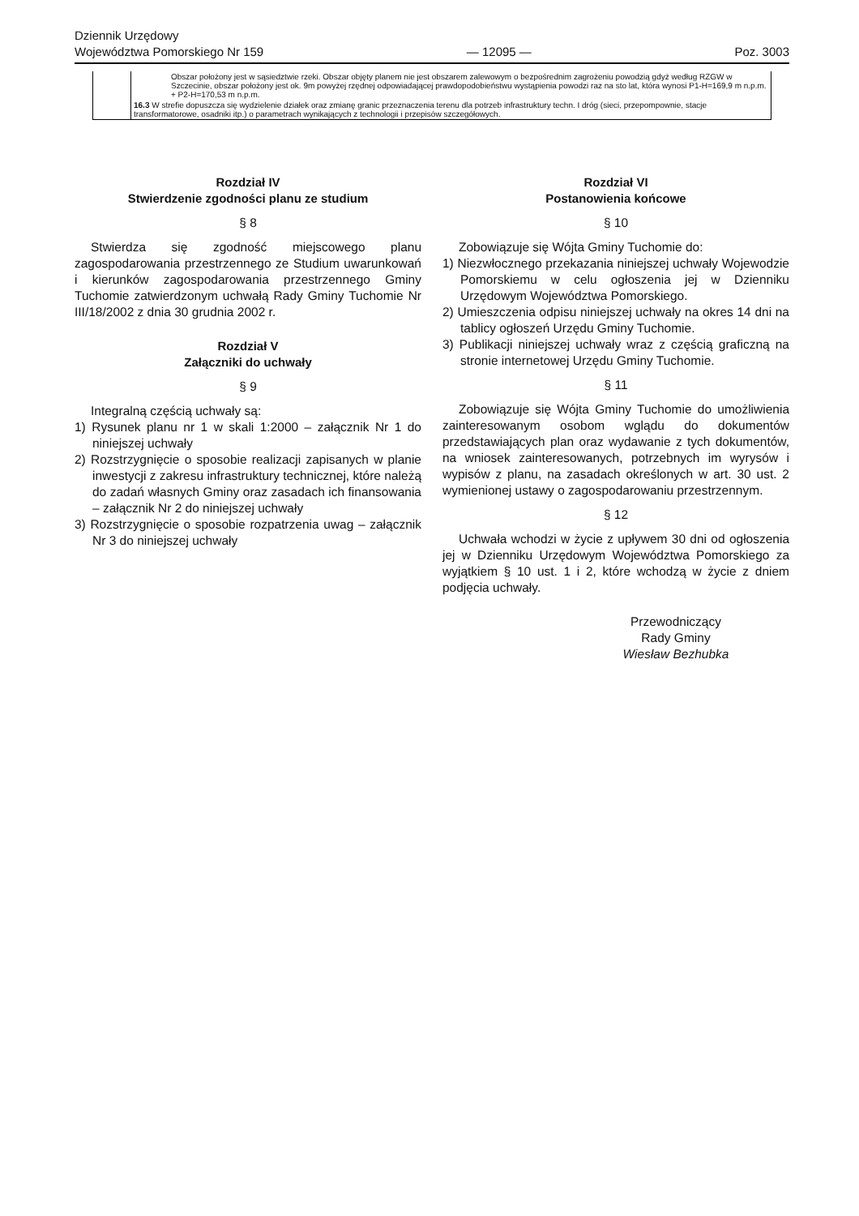Dziennik Urzędowy
Województwa Pomorskiego Nr 159
— 12095 —
Poz. 3003
| | | Obszar położony jest w sąsiedztwie rzeki. Obszar objęty planem nie jest obszarem zalewowym o bezpośrednim zagrożeniu powodzią gdyż według RZGW w Szczecinie, obszar położony jest ok. 9m powyżej rzędnej odpowiadającej prawdopodobieństwu wystąpienia powodzi raz na sto lat, która wynosi P1-H=169,9 m n.p.m. + P2-H=170,53 m n.p.m. |
| | 16.3 W strefie dopuszcza się wydzielenie działek oraz zmianę granic przeznaczenia terenu dla potrzeb infrastruktury techn. I dróg (sieci, przepompownie, stacje transformatorowe, osadniki itp.) o parametrach wynikających z technologii i przepisów szczegółowych. | |
Rozdział IV
Stwierdzenie zgodności planu ze studium
§ 8
Stwierdza się zgodność miejscowego planu zagospodarowania przestrzennego ze Studium uwarunkowań i kierunków zagospodarowania przestrzennego Gminy Tuchomie zatwierdzonym uchwałą Rady Gminy Tuchomie Nr III/18/2002 z dnia 30 grudnia 2002 r.
Rozdział V
Załączniki do uchwały
§ 9
Integralną częścią uchwały są:
1) Rysunek planu nr 1 w skali 1:2000 – załącznik Nr 1 do niniejszej uchwały
2) Rozstrzygnięcie o sposobie realizacji zapisanych w planie inwestycji z zakresu infrastruktury technicznej, które należą do zadań własnych Gminy oraz zasadach ich finansowania – załącznik Nr 2 do niniejszej uchwały
3) Rozstrzygnięcie o sposobie rozpatrzenia uwag – załącznik Nr 3 do niniejszej uchwały
Rozdział VI
Postanowienia końcowe
§ 10
Zobowiązuje się Wójta Gminy Tuchomie do:
1) Niezwłocznego przekazania niniejszej uchwały Wojewodzie Pomorskiemu w celu ogłoszenia jej w Dzienniku Urzędowym Województwa Pomorskiego.
2) Umieszczenia odpisu niniejszej uchwały na okres 14 dni na tablicy ogłoszeń Urzędu Gminy Tuchomie.
3) Publikacji niniejszej uchwały wraz z częścią graficzną na stronie internetowej Urzędu Gminy Tuchomie.
§ 11
Zobowiązuje się Wójta Gminy Tuchomie do umożliwienia zainteresowanym osobom wglądu do dokumentów przedstawiających plan oraz wydawanie z tych dokumentów, na wniosek zainteresowanych, potrzebnych im wyrysów i wypisów z planu, na zasadach określonych w art. 30 ust. 2 wymienionej ustawy o zagospodarowaniu przestrzennym.
§ 12
Uchwała wchodzi w życie z upływem 30 dni od ogłoszenia jej w Dzienniku Urzędowym Województwa Pomorskiego za wyjątkiem § 10 ust. 1 i 2, które wchodzą w życie z dniem podjęcia uchwały.
Przewodniczący
Rady Gminy
Wiesław Bezhubka